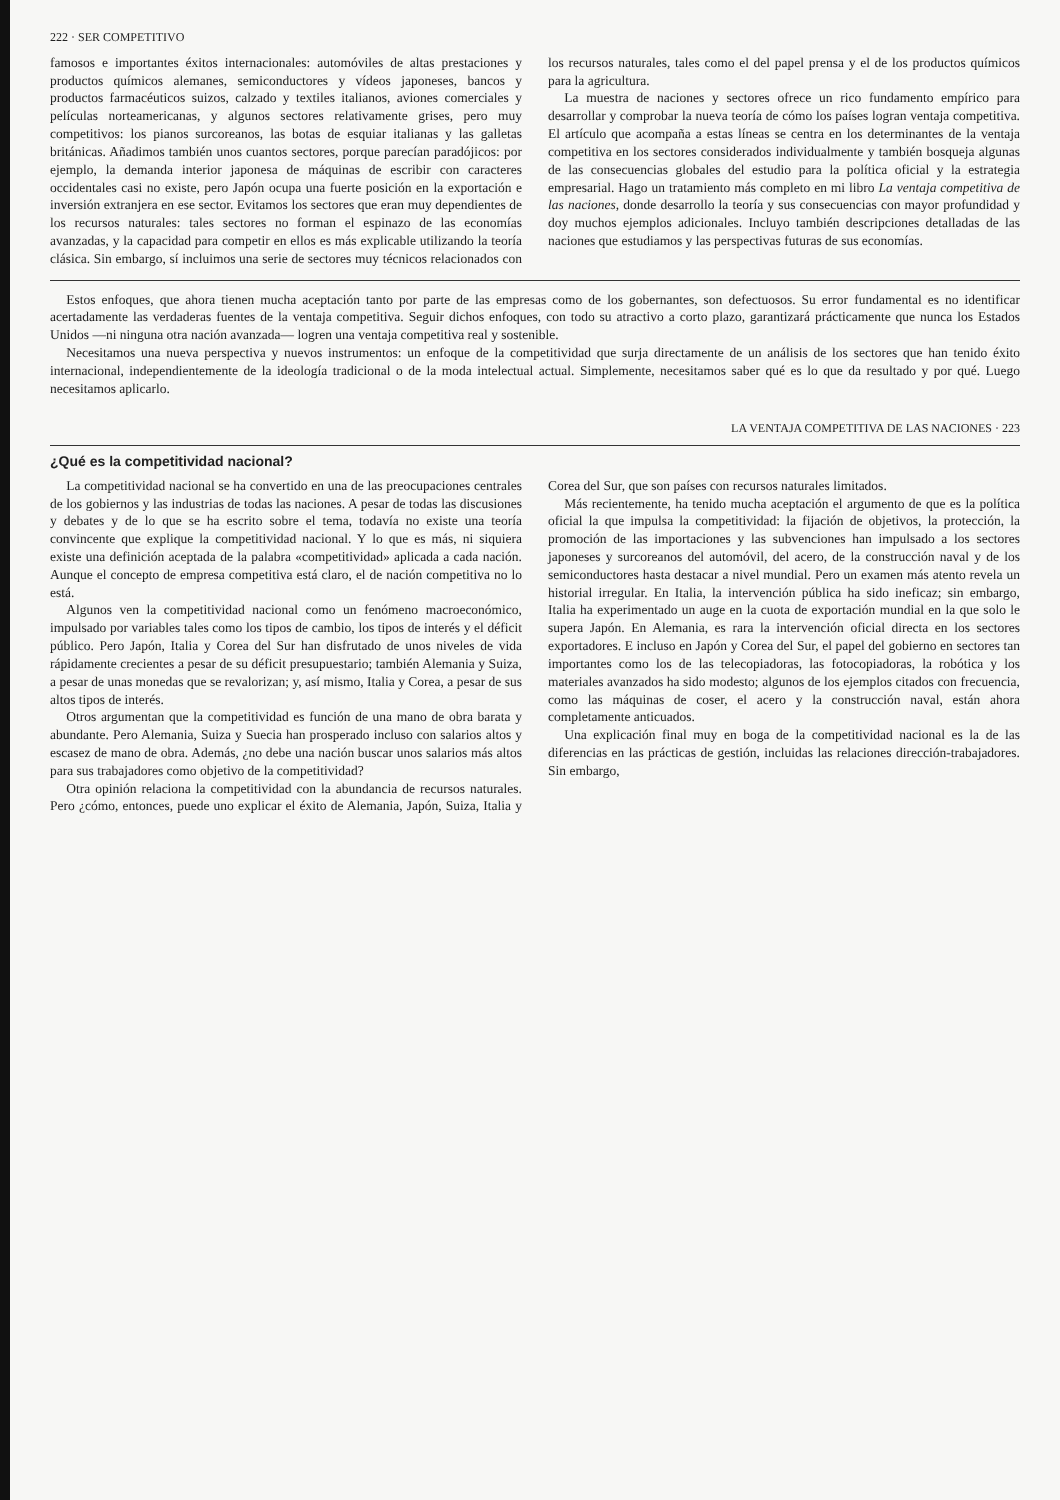222 · SER COMPETITIVO
famosos e importantes éxitos internacionales: automóviles de altas prestaciones y productos químicos alemanes, semiconductores y vídeos japoneses, bancos y productos farmacéuticos suizos, calzado y textiles italianos, aviones comerciales y películas norteamericanas, y algunos sectores relativamente grises, pero muy competitivos: los pianos surcoreanos, las botas de esquiar italianas y las galletas británicas. Añadimos también unos cuantos sectores, porque parecían paradójicos: por ejemplo, la demanda interior japonesa de máquinas de escribir con caracteres occidentales casi no existe, pero Japón ocupa una fuerte posición en la exportación e inversión extranjera en ese sector. Evitamos los sectores que eran muy dependientes de los recursos naturales: tales sectores no forman el espinazo de las economías avanzadas, y la capacidad para competir en ellos es más explicable utilizando la teoría clásica. Sin embargo, sí incluimos una serie de sectores muy técnicos relacionados con los recursos naturales, tales como el del papel prensa y el de los productos químicos para la agricultura.
La muestra de naciones y sectores ofrece un rico fundamento empírico para desarrollar y comprobar la nueva teoría de cómo los países logran ventaja competitiva. El artículo que acompaña a estas líneas se centra en los determinantes de la ventaja competitiva en los sectores considerados individualmente y también bosqueja algunas de las consecuencias globales del estudio para la política oficial y la estrategia empresarial. Hago un tratamiento más completo en mi libro La ventaja competitiva de las naciones, donde desarrollo la teoría y sus consecuencias con mayor profundidad y doy muchos ejemplos adicionales. Incluyo también descripciones detalladas de las naciones que estudiamos y las perspectivas futuras de sus economías.
Estos enfoques, que ahora tienen mucha aceptación tanto por parte de las empresas como de los gobernantes, son defectuosos. Su error fundamental es no identificar acertadamente las verdaderas fuentes de la ventaja competitiva. Seguir dichos enfoques, con todo su atractivo a corto plazo, garantizará prácticamente que nunca los Estados Unidos —ni ninguna otra nación avanzada— logren una ventaja competitiva real y sostenible.
Necesitamos una nueva perspectiva y nuevos instrumentos: un enfoque de la competitividad que surja directamente de un análisis de los sectores que han tenido éxito internacional, independientemente de la ideología tradicional o de la moda intelectual actual. Simplemente, necesitamos saber qué es lo que da resultado y por qué. Luego necesitamos aplicarlo.
LA VENTAJA COMPETITIVA DE LAS NACIONES · 223
¿Qué es la competitividad nacional?
La competitividad nacional se ha convertido en una de las preocupaciones centrales de los gobiernos y las industrias de todas las naciones. A pesar de todas las discusiones y debates y de lo que se ha escrito sobre el tema, todavía no existe una teoría convincente que explique la competitividad nacional. Y lo que es más, ni siquiera existe una definición aceptada de la palabra «competitividad» aplicada a cada nación. Aunque el concepto de empresa competitiva está claro, el de nación competitiva no lo está.
Algunos ven la competitividad nacional como un fenómeno macroeconómico, impulsado por variables tales como los tipos de cambio, los tipos de interés y el déficit público. Pero Japón, Italia y Corea del Sur han disfrutado de unos niveles de vida rápidamente crecientes a pesar de su déficit presupuestario; también Alemania y Suiza, a pesar de unas monedas que se revalorizan; y, así mismo, Italia y Corea, a pesar de sus altos tipos de interés.
Otros argumentan que la competitividad es función de una mano de obra barata y abundante. Pero Alemania, Suiza y Suecia han prosperado incluso con salarios altos y escasez de mano de obra. Además, ¿no debe una nación buscar unos salarios más altos para sus trabajadores como objetivo de la competitividad?
Otra opinión relaciona la competitividad con la abundancia de recursos naturales. Pero ¿cómo, entonces, puede uno explicar el éxito de Alemania, Japón, Suiza, Italia y Corea del Sur, que son países con recursos naturales limitados.
Más recientemente, ha tenido mucha aceptación el argumento de que es la política oficial la que impulsa la competitividad: la fijación de objetivos, la protección, la promoción de las importaciones y las subvenciones han impulsado a los sectores japoneses y surcoreanos del automóvil, del acero, de la construcción naval y de los semiconductores hasta destacar a nivel mundial. Pero un examen más atento revela un historial irregular. En Italia, la intervención pública ha sido ineficaz; sin embargo, Italia ha experimentado un auge en la cuota de exportación mundial en la que solo le supera Japón. En Alemania, es rara la intervención oficial directa en los sectores exportadores. E incluso en Japón y Corea del Sur, el papel del gobierno en sectores tan importantes como los de las telecopiadoras, las fotocopiadoras, la robótica y los materiales avanzados ha sido modesto; algunos de los ejemplos citados con frecuencia, como las máquinas de coser, el acero y la construcción naval, están ahora completamente anticuados.
Una explicación final muy en boga de la competitividad nacional es la de las diferencias en las prácticas de gestión, incluidas las relaciones dirección-trabajadores. Sin embargo,